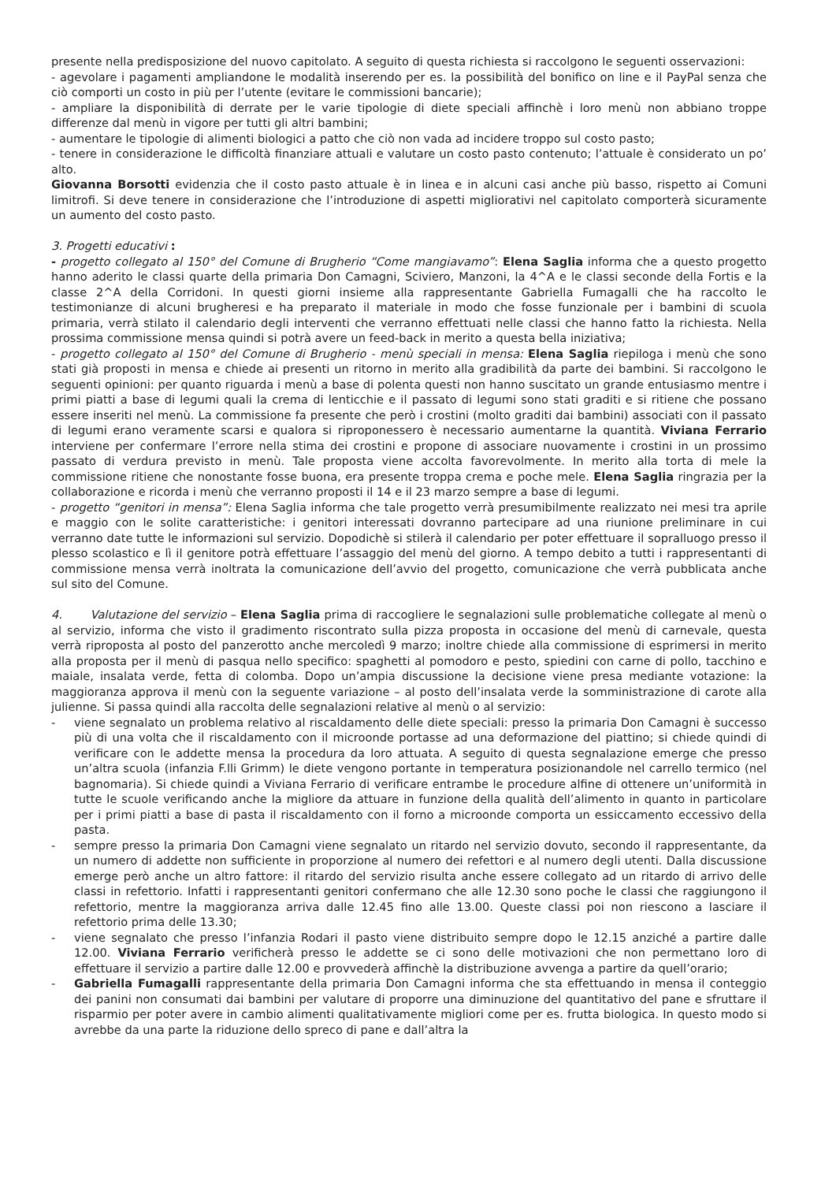presente nella predisposizione del nuovo capitolato. A seguito di questa richiesta si raccolgono le seguenti osservazioni:
- agevolare i pagamenti ampliandone le modalità inserendo per es. la possibilità del bonifico on line e il PayPal senza che ciò comporti un costo in più per l’utente (evitare le commissioni bancarie);
- ampliare la disponibilità di derrate per le varie tipologie di diete speciali affinchè i loro menù non abbiano troppe differenze dal menù in vigore per tutti gli altri bambini;
- aumentare le tipologie di alimenti biologici a patto che ciò non vada ad incidere troppo sul costo pasto;
- tenere in considerazione le difficoltà finanziare attuali e valutare un costo pasto contenuto; l’attuale è considerato un po’ alto.
Giovanna Borsotti evidenzia che il costo pasto attuale è in linea e in alcuni casi anche più basso, rispetto ai Comuni limitrofi. Si deve tenere in considerazione che l’introduzione di aspetti migliorativi nel capitolato comporterà sicuramente un aumento del costo pasto.
3. Progetti educativi :
- progetto collegato al 150° del Comune di Brugherio “Come mangiavamo”: Elena Saglia informa che a questo progetto hanno aderito le classi quarte della primaria Don Camagni, Sciviero, Manzoni, la 4^A e le classi seconde della Fortis e la classe 2^A della Corridoni. In questi giorni insieme alla rappresentante Gabriella Fumagalli che ha raccolto le testimonianze di alcuni brugheresi e ha preparato il materiale in modo che fosse funzionale per i bambini di scuola primaria, verrà stilato il calendario degli interventi che verranno effettuati nelle classi che hanno fatto la richiesta. Nella prossima commissione mensa quindi si potrà avere un feed-back in merito a questa bella iniziativa;
- progetto collegato al 150° del Comune di Brugherio - menù speciali in mensa: Elena Saglia riepiloga i menù che sono stati già proposti in mensa e chiede ai presenti un ritorno in merito alla gradibilità da parte dei bambini. Si raccolgono le seguenti opinioni: per quanto riguarda i menù a base di polenta questi non hanno suscitato un grande entusiasmo mentre i primi piatti a base di legumi quali la crema di lenticchie e il passato di legumi sono stati graditi e si ritiene che possano essere inseriti nel menù. La commissione fa presente che però i crostini (molto graditi dai bambini) associati con il passato di legumi erano veramente scarsi e qualora si riproponessero è necessario aumentarne la quantità. Viviana Ferrario interviene per confermare l’errore nella stima dei crostini e propone di associare nuovamente i crostini in un prossimo passato di verdura previsto in menù. Tale proposta viene accolta favorevolmente. In merito alla torta di mele la commissione ritiene che nonostante fosse buona, era presente troppa crema e poche mele. Elena Saglia ringrazia per la collaborazione e ricorda i menù che verranno proposti il 14 e il 23 marzo sempre a base di legumi.
- progetto “genitori in mensa”: Elena Saglia informa che tale progetto verrà presumibilmente realizzato nei mesi tra aprile e maggio con le solite caratteristiche: i genitori interessati dovranno partecipare ad una riunione preliminare in cui verranno date tutte le informazioni sul servizio. Dopodichè si stilerà il calendario per poter effettuare il sopralluogo presso il plesso scolastico e lì il genitore potrà effettuare l’assaggio del menù del giorno. A tempo debito a tutti i rappresentanti di commissione mensa verrà inoltrata la comunicazione dell’avvio del progetto, comunicazione che verrà pubblicata anche sul sito del Comune.
4. Valutazione del servizio – Elena Saglia prima di raccogliere le segnalazioni sulle problematiche collegate al menù o al servizio, informa che visto il gradimento riscontrato sulla pizza proposta in occasione del menù di carnevale, questa verrà riproposta al posto del panzerotto anche mercoledì 9 marzo; inoltre chiede alla commissione di esprimersi in merito alla proposta per il menù di pasqua nello specifico: spaghetti al pomodoro e pesto, spiedini con carne di pollo, tacchino e maiale, insalata verde, fetta di colomba. Dopo un’ampia discussione la decisione viene presa mediante votazione: la maggioranza approva il menù con la seguente variazione – al posto dell’insalata verde la somministrazione di carote alla julienne. Si passa quindi alla raccolta delle segnalazioni relative al menù o al servizio:
- viene segnalato un problema relativo al riscaldamento delle diete speciali: presso la primaria Don Camagni è successo più di una volta che il riscaldamento con il microonde portasse ad una deformazione del piattino; si chiede quindi di verificare con le addette mensa la procedura da loro attuata. A seguito di questa segnalazione emerge che presso un’altra scuola (infanzia F.lli Grimm) le diete vengono portante in temperatura posizionandole nel carrello termico (nel bagnomaria). Si chiede quindi a Viviana Ferrario di verificare entrambe le procedure alfine di ottenere un’uniformità in tutte le scuole verificando anche la migliore da attuare in funzione della qualità dell’alimento in quanto in particolare per i primi piatti a base di pasta il riscaldamento con il forno a microonde comporta un essiccamento eccessivo della pasta.
- sempre presso la primaria Don Camagni viene segnalato un ritardo nel servizio dovuto, secondo il rappresentante, da un numero di addette non sufficiente in proporzione al numero dei refettori e al numero degli utenti. Dalla discussione emerge però anche un altro fattore: il ritardo del servizio risulta anche essere collegato ad un ritardo di arrivo delle classi in refettorio. Infatti i rappresentanti genitori confermano che alle 12.30 sono poche le classi che raggiungono il refettorio, mentre la maggioranza arriva dalle 12.45 fino alle 13.00. Queste classi poi non riescono a lasciare il refettorio prima delle 13.30;
- viene segnalato che presso l’infanzia Rodari il pasto viene distribuito sempre dopo le 12.15 anziché a partire dalle 12.00. Viviana Ferrario verificherà presso le addette se ci sono delle motivazioni che non permettano loro di effettuare il servizio a partire dalle 12.00 e provvederà affinchè la distribuzione avvenga a partire da quell’orario;
- Gabriella Fumagalli rappresentante della primaria Don Camagni informa che sta effettuando in mensa il conteggio dei panini non consumati dai bambini per valutare di proporre una diminuzione del quantitativo del pane e sfruttare il risparmio per poter avere in cambio alimenti qualitativamente migliori come per es. frutta biologica. In questo modo si avrebbe da una parte la riduzione dello spreco di pane e dall’altra la